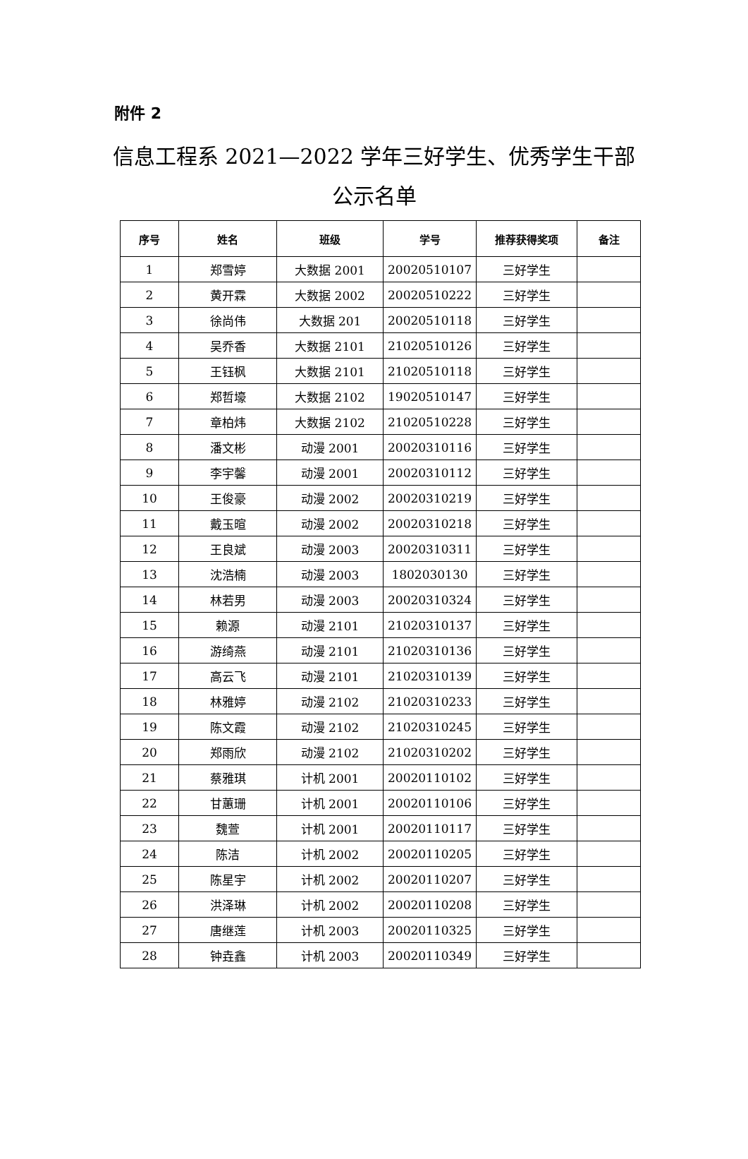附件 2
信息工程系 2021—2022 学年三好学生、优秀学生干部公示名单
| 序号 | 姓名 | 班级 | 学号 | 推荐获得奖项 | 备注 |
| --- | --- | --- | --- | --- | --- |
| 1 | 郑雪婷 | 大数据 2001 | 20020510107 | 三好学生 | |
| 2 | 黄开霖 | 大数据 2002 | 20020510222 | 三好学生 | |
| 3 | 徐尚伟 | 大数据 201 | 20020510118 | 三好学生 | |
| 4 | 吴乔香 | 大数据 2101 | 21020510126 | 三好学生 | |
| 5 | 王钰枫 | 大数据 2101 | 21020510118 | 三好学生 | |
| 6 | 郑哲壕 | 大数据 2102 | 19020510147 | 三好学生 | |
| 7 | 章柏炜 | 大数据 2102 | 21020510228 | 三好学生 | |
| 8 | 潘文彬 | 动漫 2001 | 20020310116 | 三好学生 | |
| 9 | 李宇馨 | 动漫 2001 | 20020310112 | 三好学生 | |
| 10 | 王俊豪 | 动漫 2002 | 20020310219 | 三好学生 | |
| 11 | 戴玉暄 | 动漫 2002 | 20020310218 | 三好学生 | |
| 12 | 王良斌 | 动漫 2003 | 20020310311 | 三好学生 | |
| 13 | 沈浩楠 | 动漫 2003 | 1802030130 | 三好学生 | |
| 14 | 林若男 | 动漫 2003 | 20020310324 | 三好学生 | |
| 15 | 赖源 | 动漫 2101 | 21020310137 | 三好学生 | |
| 16 | 游绮燕 | 动漫 2101 | 21020310136 | 三好学生 | |
| 17 | 高云飞 | 动漫 2101 | 21020310139 | 三好学生 | |
| 18 | 林雅婷 | 动漫 2102 | 21020310233 | 三好学生 | |
| 19 | 陈文霞 | 动漫 2102 | 21020310245 | 三好学生 | |
| 20 | 郑雨欣 | 动漫 2102 | 21020310202 | 三好学生 | |
| 21 | 蔡雅琪 | 计机 2001 | 20020110102 | 三好学生 | |
| 22 | 甘蕙珊 | 计机 2001 | 20020110106 | 三好学生 | |
| 23 | 魏萱 | 计机 2001 | 20020110117 | 三好学生 | |
| 24 | 陈洁 | 计机 2002 | 20020110205 | 三好学生 | |
| 25 | 陈星宇 | 计机 2002 | 20020110207 | 三好学生 | |
| 26 | 洪泽琳 | 计机 2002 | 20020110208 | 三好学生 | |
| 27 | 唐继莲 | 计机 2003 | 20020110325 | 三好学生 | |
| 28 | 钟垚鑫 | 计机 2003 | 20020110349 | 三好学生 | |